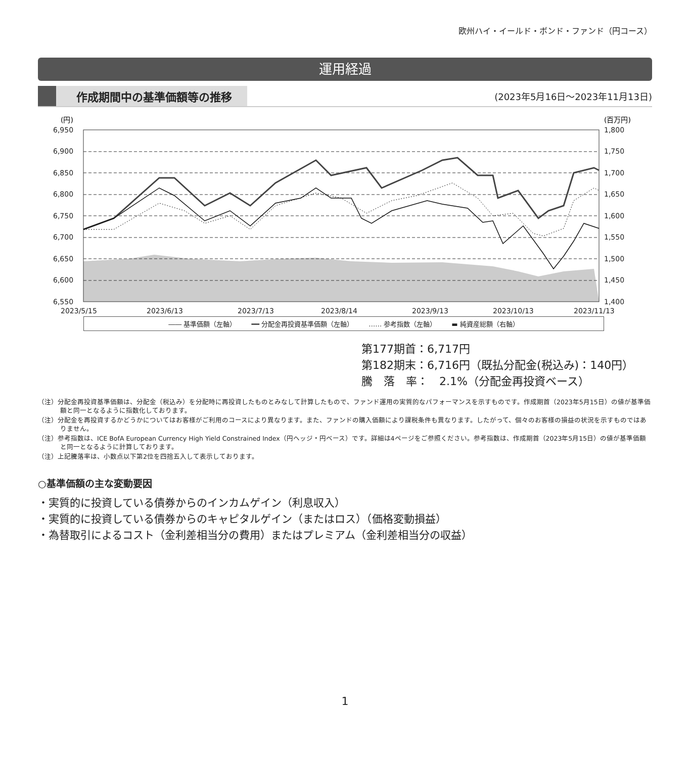欧州ハイ・イールド・ボンド・ファンド（円コース）
運用経過
作成期間中の基準価額等の推移
(2023年5月16日〜2023年11月13日)
(円)
(百万円)
6,950
6,900
6,850
6,800
6,750
6,700
6,650
6,600
6,550
1,800
1,750
1,700
1,650
1,600
1,550
1,500
1,450
1,400
2023/5/15
2023/6/13
2023/7/13
2023/8/14
2023/9/13
2023/10/13
2023/11/13
―― 基準価額（左軸） ━━ 分配金再投資基準価額（左軸） …… 参考指数（左軸） ▬ 純資産総額（右軸）
第177期首：6,717円
第182期末：6,716円（既払分配金(税込み)：140円）
騰　落　率：　2.1%（分配金再投資ベース）
（注）分配金再投資基準価額は、分配金（税込み）を分配時に再投資したものとみなして計算したもので、ファンド運用の実質的なパフォーマンスを示すものです。作成期首（2023年5月15日）の値が基準価額と同一となるように指数化しております。
（注）分配金を再投資するかどうかについてはお客様がご利用のコースにより異なります。また、ファンドの購入価額により課税条件も異なります。したがって、個々のお客様の損益の状況を示すものではありません。
（注）参考指数は、ICE BofA European Currency High Yield Constrained Index（円ヘッジ・円ベース）です。詳細は4ページをご参照ください。参考指数は、作成期首（2023年5月15日）の値が基準価額と同一となるように計算しております。
（注）上記騰落率は、小数点以下第2位を四捨五入して表示しております。
○基準価額の主な変動要因
・実質的に投資している債券からのインカムゲイン（利息収入）
・実質的に投資している債券からのキャピタルゲイン（またはロス）（価格変動損益）
・為替取引によるコスト（金利差相当分の費用）またはプレミアム（金利差相当分の収益）
1